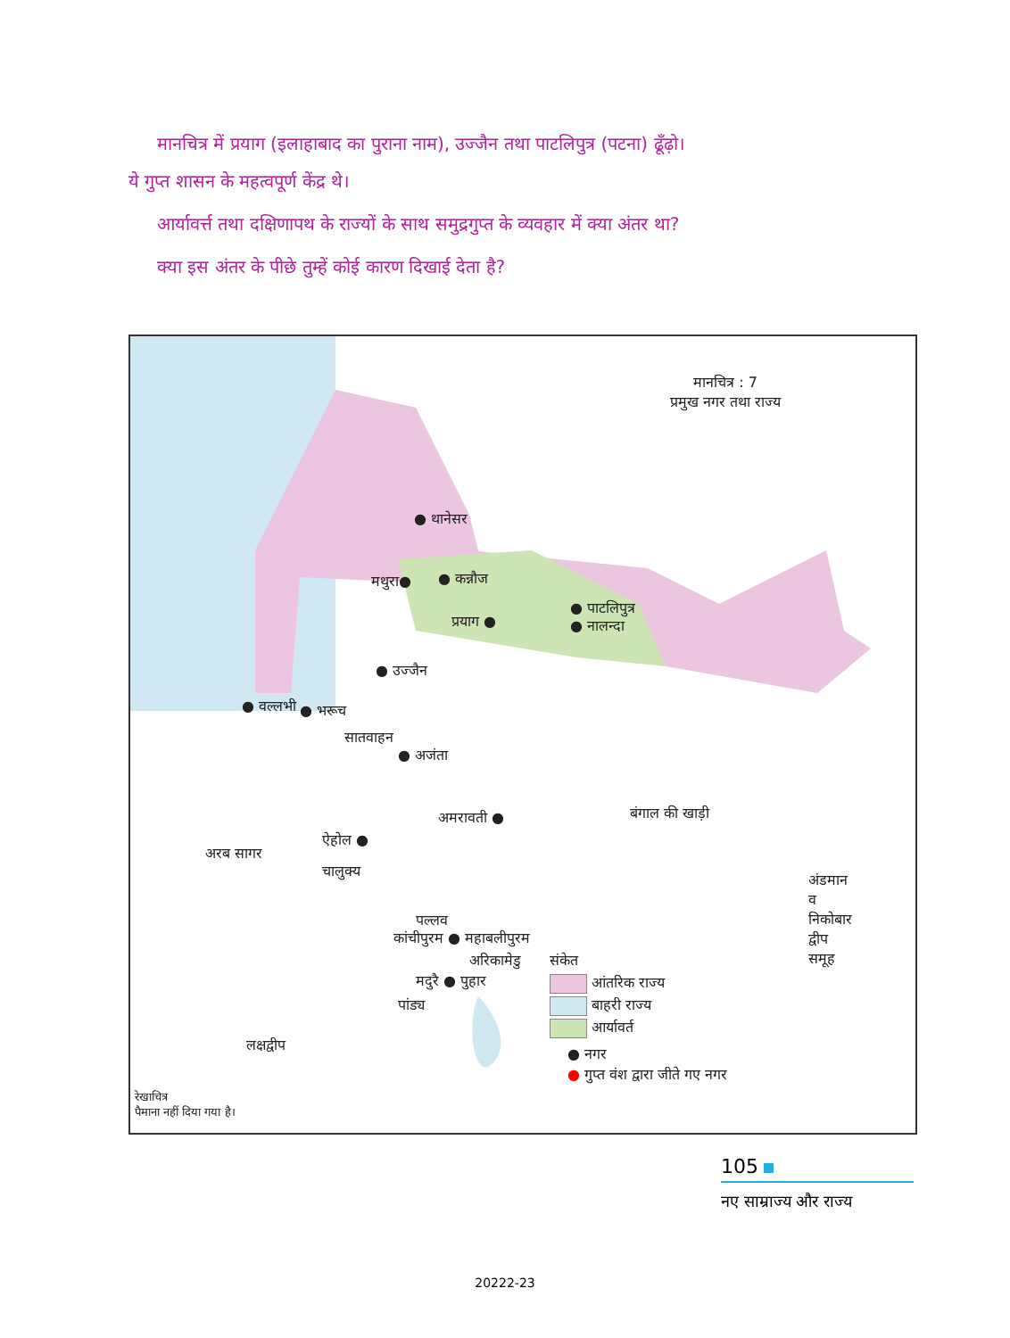मानचित्र में प्रयाग (इलाहाबाद का पुराना नाम), उज्जैन तथा पाटलिपुत्र (पटना) ढूँढ़ो। ये गुप्त शासन के महत्वपूर्ण केंद्र थे।
आर्यावर्त्त तथा दक्षिणापथ के राज्यों के साथ समुद्रगुप्त के व्यवहार में क्या अंतर था?
क्या इस अंतर के पीछे तुम्हें कोई कारण दिखाई देता है?
मानचित्र : 7
प्रमुख नगर तथा राज्य
● थानेसर
मथुरा● ● कन्नौज
प्रयाग ●
● पाटलिपुत्र
● नालन्दा
● उज्जैन
● वल्लभी ● भरूच
सातवाहन
● अजंता
बंगाल की खाड़ी
अमरावती ●
ऐहोल ●
अरब सागर
चालुक्य
पल्लव
कांचीपुरम ● महाबलीपुरम
अरिकामेडु
मदुरै ● पुहार
पांड्य
संकेत
आंतरिक राज्य
बाहरी राज्य
आर्यावर्त
● नगर
● गुप्त वंश द्वारा जीते गए नगर
लक्षद्वीप
अंडमान व निकोबार द्वीप समूह
रेखाचित्र
पैमाना नहीं दिया गया है।
105
नए साम्राज्य और राज्य
20222-23